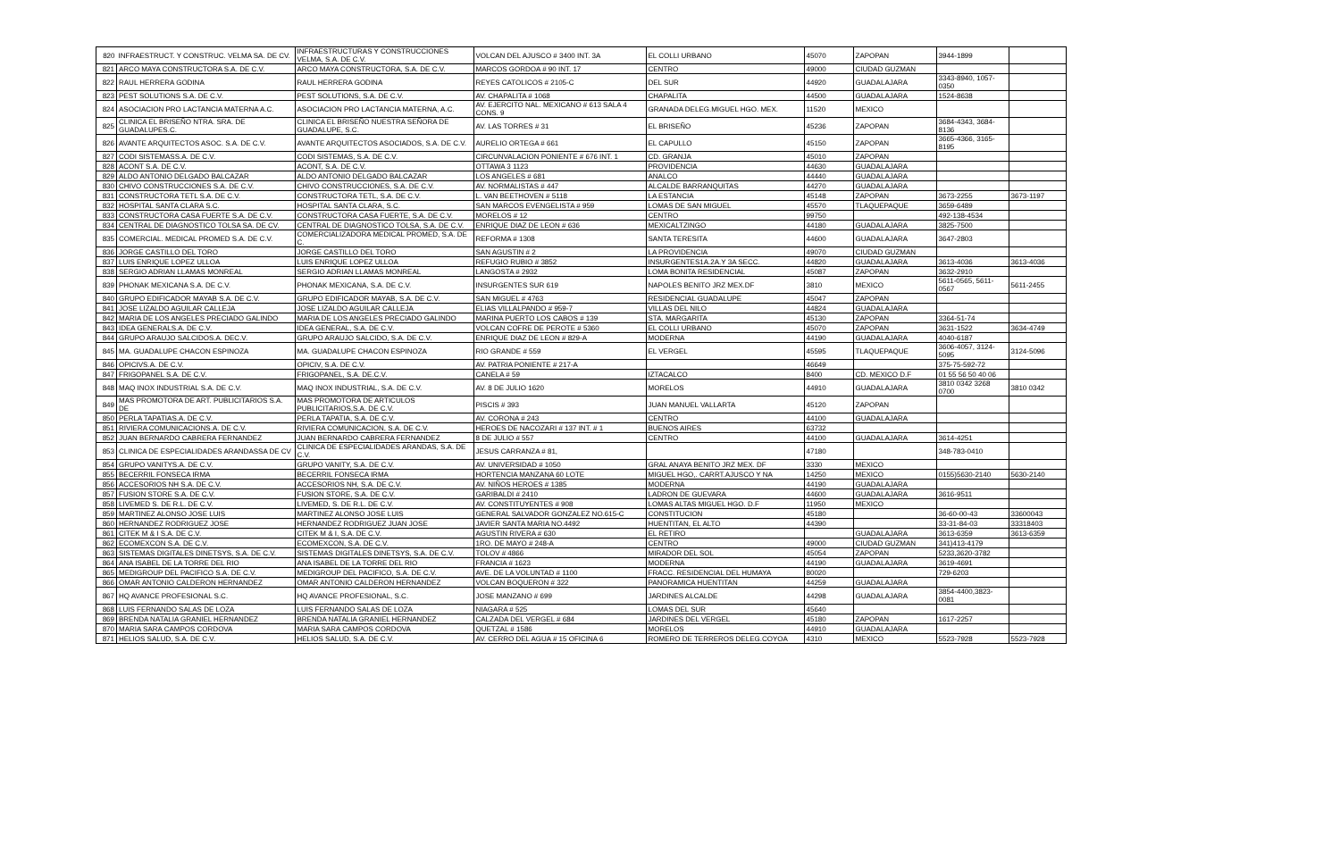| 820 | INFRAESTRUCT. Y CONSTRUC. VELMA SA. DE CV. | INFRAESTRUCTURAS Y CONSTRUCCIONES VELMA, S.A. DE C.V. | VOLCAN DEL AJUSCO # 3400 INT. 3A | EL COLLI URBANO | 45070 | ZAPOPAN | 3944-1899 | |
| 821 | ARCO MAYA CONSTRUCTORA S.A. DE C.V. | ARCO MAYA CONSTRUCTORA, S.A. DE C.V. | MARCOS GORDOA # 90 INT. 17 | CENTRO | 49000 | CIUDAD GUZMAN | | |
| 822 | RAUL HERRERA GODINA | RAUL HERRERA GODINA | REYES CATOLICOS # 2105-C | DEL SUR | 44920 | GUADALAJARA | 3343-8940, 1057-0350 | |
| 823 | PEST SOLUTIONS S.A. DE C.V. | PEST SOLUTIONS, S.A. DE C.V. | AV. CHAPALITA # 1068 | CHAPALITA | 44500 | GUADALAJARA | 1524-8638 | |
| 824 | ASOCIACION PRO LACTANCIA MATERNA A.C. | ASOCIACION PRO LACTANCIA MATERNA, A.C. | AV. EJERCITO NAL. MEXICANO # 613 SALA 4 CONS. 9 | GRANADA DELEG.MIGUEL HGO. MEX. | 11520 | MEXICO | | |
| 825 | CLINICA EL BRISEÑO NTRA. SRA. DE GUADALUPES.C. | CLINICA EL BRISEÑO NUESTRA SEÑORA DE GUADALUPE, S.C. | AV. LAS TORRES # 31 | EL BRISEÑO | 45236 | ZAPOPAN | 3684-4343, 3684-8136 | |
| 826 | AVANTE ARQUITECTOS ASOC. S.A. DE C.V. | AVANTE ARQUITECTOS ASOCIADOS, S.A. DE C.V. | AURELIO ORTEGA # 661 | EL CAPULLO | 45150 | ZAPOPAN | 3665-4366, 3165-8195 | |
| 827 | CODI SISTEMASS.A. DE C.V. | CODI SISTEMAS, S.A. DE C.V. | CIRCUNVALACION PONIENTE # 676 INT. 1 | CD. GRANJA | 45010 | ZAPOPAN | | |
| 828 | ACONT S.A. DE C.V. | ACONT, S.A. DE C.V. | OTTAWA 3 1123 | PROVIDENCIA | 44630 | GUADALAJARA | | |
| 829 | ALDO ANTONIO DELGADO BALCAZAR | ALDO ANTONIO DELGADO BALCAZAR | LOS ANGELES # 681 | ANALCO | 44440 | GUADALAJARA | | |
| 830 | CHIVO CONSTRUCCIONES S.A. DE C.V. | CHIVO CONSTRUCCIONES, S.A. DE C.V. | AV. NORMALISTAS # 447 | ALCALDE BARRANQUITAS | 44270 | GUADALAJARA | | |
| 831 | CONSTRUCTORA TETL S.A. DE C.V. | CONSTRUCTORA TETL, S.A. DE C.V. | L. VAN BEETHOVEN # 5118 | LA ESTANCIA | 45148 | ZAPOPAN | 3673-2255 | 3673-1197 |
| 832 | HOSPITAL SANTA CLARA S.C. | HOSPITAL SANTA CLARA, S.C. | SAN MARCOS EVENGELISTA # 959 | LOMAS DE SAN MIGUEL | 45570 | TLAQUEPAQUE | 3659-6489 | |
| 833 | CONSTRUCTORA CASA FUERTE S.A. DE C.V. | CONSTRUCTORA CASA FUERTE, S.A. DE C.V. | MORELOS # 12 | CENTRO | 99750 | | 492-138-4534 | |
| 834 | CENTRAL DE DIAGNOSTICO TOLSA SA. DE CV. | CENTRAL DE DIAGNOSTICO TOLSA, S.A. DE C.V. | ENRIQUE DIAZ DE LEON # 636 | MEXICALTZINGO | 44180 | GUADALAJARA | 3825-7500 | |
| 835 | COMERCIAL. MEDICAL PROMED S.A. DE C.V. | COMERCIALIZADORA MEDICAL PROMED, S.A. DE C. | REFORMA # 1308 | SANTA TERESITA | 44600 | GUADALAJARA | 3647-2803 | |
| 836 | JORGE CASTILLO DEL TORO | JORGE CASTILLO DEL TORO | SAN AGUSTIN # 2 | LA PROVIDENCIA | 49070 | CIUDAD GUZMAN | | |
| 837 | LUIS ENRIQUE LOPEZ ULLOA | LUIS ENRIQUE LOPEZ ULLOA | REFUGIO RUBIO # 3852 | INSURGENTES1A.2A.Y 3A SECC. | 44820 | GUADALAJARA | 3613-4036 | 3613-4036 |
| 838 | SERGIO ADRIAN LLAMAS MONREAL | SERGIO ADRIAN LLAMAS MONREAL | LANGOSTA # 2932 | LOMA BONITA RESIDENCIAL | 45087 | ZAPOPAN | 3632-2910 | |
| 839 | PHONAK MEXICANA S.A. DE C.V. | PHONAK MEXICANA, S.A. DE C.V. | INSURGENTES SUR 619 | NAPOLES BENITO JRZ MEX.DF | 3810 | MEXICO | 5611-0565, 5611-0567 | 5611-2455 |
| 840 | GRUPO EDIFICADOR MAYAB S.A. DE C.V. | GRUPO EDIFICADOR MAYAB, S.A. DE C.V. | SAN MIGUEL # 4763 | RESIDENCIAL GUADALUPE | 45047 | ZAPOPAN | | |
| 841 | JOSE LIZALDO AGUILAR CALLEJA | JOSE LIZALDO AGUILAR CALLEJA | ELIAS VILLALPANDO # 959-7 | VILLAS DEL NILO | 44824 | GUADALAJARA | | |
| 842 | MARIA DE LOS ANGELES PRECIADO GALINDO | MARIA DE LOS ANGELES PRECIADO GALINDO | MARINA PUERTO LOS CABOS # 139 | STA. MARGARITA | 45130 | ZAPOPAN | 3364-51-74 | |
| 843 | IDEA GENERALS.A. DE C.V. | IDEA GENERAL, S.A. DE C.V. | VOLCAN COFRE DE PEROTE # 5360 | EL COLLI URBANO | 45070 | ZAPOPAN | 3631-1522 | 3634-4749 |
| 844 | GRUPO ARAUJO SALCIDOS.A. DEC.V. | GRUPO ARAUJO SALCIDO, S.A. DE C.V. | ENRIQUE DIAZ DE LEON # 829-A | MODERNA | 44190 | GUADALAJARA | 4040-6187 | |
| 845 | MA. GUADALUPE CHACON ESPINOZA | MA. GUADALUPE CHACON ESPINOZA | RIO GRANDE # 559 | EL VERGEL | 45595 | TLAQUEPAQUE | 3606-4057, 3124-5095 | 3124-5096 |
| 846 | OPICIVS.A. DE C.V. | OPICIV, S.A. DE C.V. | AV. PATRIA PONIENTE # 217-A | | 46649 | | 375-75-592-72 | |
| 847 | FRIGOPANEL S.A. DE C.V. | FRIGOPANEL, S.A. DE.C.V. | CANELA # 59 | IZTACALCO | 8400 | CD. MEXICO D.F | 01 55 56 50 40 06 | |
| 848 | MAQ INOX INDUSTRIAL S.A. DE C.V. | MAQ INOX INDUSTRIAL, S.A. DE C.V. | AV. 8 DE JULIO 1620 | MORELOS | 44910 | GUADALAJARA | 3810 0342 3268 0700 | 3810 0342 |
| 849 | MAS PROMOTORA DE ART. PUBLICITARIOS S.A. DE | MAS PROMOTORA DE ARTICULOS PUBLICITARIOS,S.A. DE C.V. | PISCIS # 393 | JUAN MANUEL VALLARTA | 45120 | ZAPOPAN | | |
| 850 | PERLA TAPATIAS.A. DE C.V. | PERLA TAPATIA, S.A. DE C.V. | AV. CORONA # 243 | CENTRO | 44100 | GUADALAJARA | | |
| 851 | RIVIERA COMUNICACIONS.A. DE C.V. | RIVIERA COMUNICACION, S.A. DE C.V. | HEROES DE NACOZARI # 137 INT. # 1 | BUENOS AIRES | 63732 | | | |
| 852 | JUAN BERNARDO CABRERA FERNANDEZ | JUAN BERNARDO CABRERA FERNANDEZ | 8 DE JULIO # 557 | CENTRO | 44100 | GUADALAJARA | 3614-4251 | |
| 853 | CLINICA DE ESPECIALIDADES ARANDASSA DE CV | CLINICA DE ESPECIALIDADES ARANDAS, S.A. DE C.V. | JESUS CARRANZA # 81, | | 47180 | | 348-783-0410 | |
| 854 | GRUPO VANITYS.A. DE C.V. | GRUPO VANITY, S.A. DE C.V. | AV. UNIVERSIDAD # 1050 | GRAL ANAYA BENITO JRZ MEX. DF | 3330 | MEXICO | | |
| 855 | BECERRIL FONSECA IRMA | BECERRIL FONSECA IRMA | HORTENCIA MANZANA 60 LOTE | MIGUEL HGO,. CARRT.AJUSCO Y NA | 14250 | MEXICO | 0155)5630-2140 | 5630-2140 |
| 856 | ACCESORIOS NH S.A. DE C.V. | ACCESORIOS NH, S.A. DE C.V. | AV. NIÑOS HEROES # 1385 | MODERNA | 44190 | GUADALAJARA | | |
| 857 | FUSION STORE S.A. DE C.V. | FUSION STORE, S.A. DE C.V. | GARIBALDI # 2410 | LADRON DE GUEVARA | 44600 | GUADALAJARA | 3616-9511 | |
| 858 | LIVEMED S. DE R.L. DE C.V. | LIVEMED, S. DE R.L. DE C.V. | AV. CONSTITUYENTES # 908 | LOMAS ALTAS MIGUEL HGO. D.F | 11950 | MEXICO | | |
| 859 | MARTINEZ ALONSO JOSE LUIS | MARTINEZ ALONSO JOSE LUIS | GENERAL SALVADOR GONZALEZ NO.615-C | CONSTITUCION | 45180 | | 36-60-00-43 | 33600043 |
| 860 | HERNANDEZ RODRIGUEZ JOSE | HERNANDEZ RODRIGUEZ JUAN JOSE | JAVIER SANTA MARIA NO.4492 | HUENTITAN, EL ALTO | 44390 | | 33-31-84-03 | 33318403 |
| 861 | CITEK M & I S.A. DE C.V. | CITEK M & I, S.A. DE C.V. | AGUSTIN RIVERA # 630 | EL RETIRO | | GUADALAJARA | 3613-6359 | 3613-6359 |
| 862 | ECOMEXCON S.A. DE C.V. | ECOMEXCON, S.A. DE C.V. | 1RO. DE MAYO # 248-A | CENTRO | 49000 | CIUDAD GUZMAN | 341)413-4179 | |
| 863 | SISTEMAS DIGITALES DINETSYS, S.A. DE C.V. | SISTEMAS DIGITALES DINETSYS, S.A. DE C.V. | TOLOV # 4866 | MIRADOR DEL SOL | 45054 | ZAPOPAN | 5233,3620-3782 | |
| 864 | ANA ISABEL DE LA TORRE DEL RIO | ANA ISABEL DE LA TORRE DEL RIO | FRANCIA # 1623 | MODERNA | 44190 | GUADALAJARA | 3619-4691 | |
| 865 | MEDIGROUP DEL PACIFICO S.A. DE C.V. | MEDIGROUP DEL PACIFICO, S.A. DE C.V. | AVE. DE LA VOLUNTAD # 1100 | FRACC. RESIDENCIAL DEL HUMAYA | 80020 | | 729-6203 | |
| 866 | OMAR ANTONIO CALDERON HERNANDEZ | OMAR ANTONIO CALDERON HERNANDEZ | VOLCAN BOQUERON # 322 | PANORAMICA HUENTITAN | 44259 | GUADALAJARA | | |
| 867 | HQ AVANCE PROFESIONAL S.C. | HQ AVANCE PROFESIONAL, S.C. | JOSE MANZANO # 699 | JARDINES ALCALDE | 44298 | GUADALAJARA | 3854-4400,3823-0081 | |
| 868 | LUIS FERNANDO SALAS DE LOZA | LUIS FERNANDO SALAS DE LOZA | NIAGARA # 525 | LOMAS DEL SUR | 45640 | | | |
| 869 | BRENDA NATALIA GRANIEL HERNANDEZ | BRENDA NATALIA GRANIEL HERNANDEZ | CALZADA DEL VERGEL # 684 | JARDINES DEL VERGEL | 45180 | ZAPOPAN | 1617-2257 | |
| 870 | MARIA SARA CAMPOS CORDOVA | MARIA SARA CAMPOS CORDOVA | QUETZAL # 1586 | MORELOS | 44910 | GUADALAJARA | | |
| 871 | HELIOS SALUD, S.A. DE C.V. | HELIOS SALUD, S.A. DE C.V. | AV. CERRO DEL AGUA # 15 OFICINA 6 | ROMERO DE TERREROS DELEG.COYOA | 4310 | MEXICO | 5523-7928 | 5523-7928 |